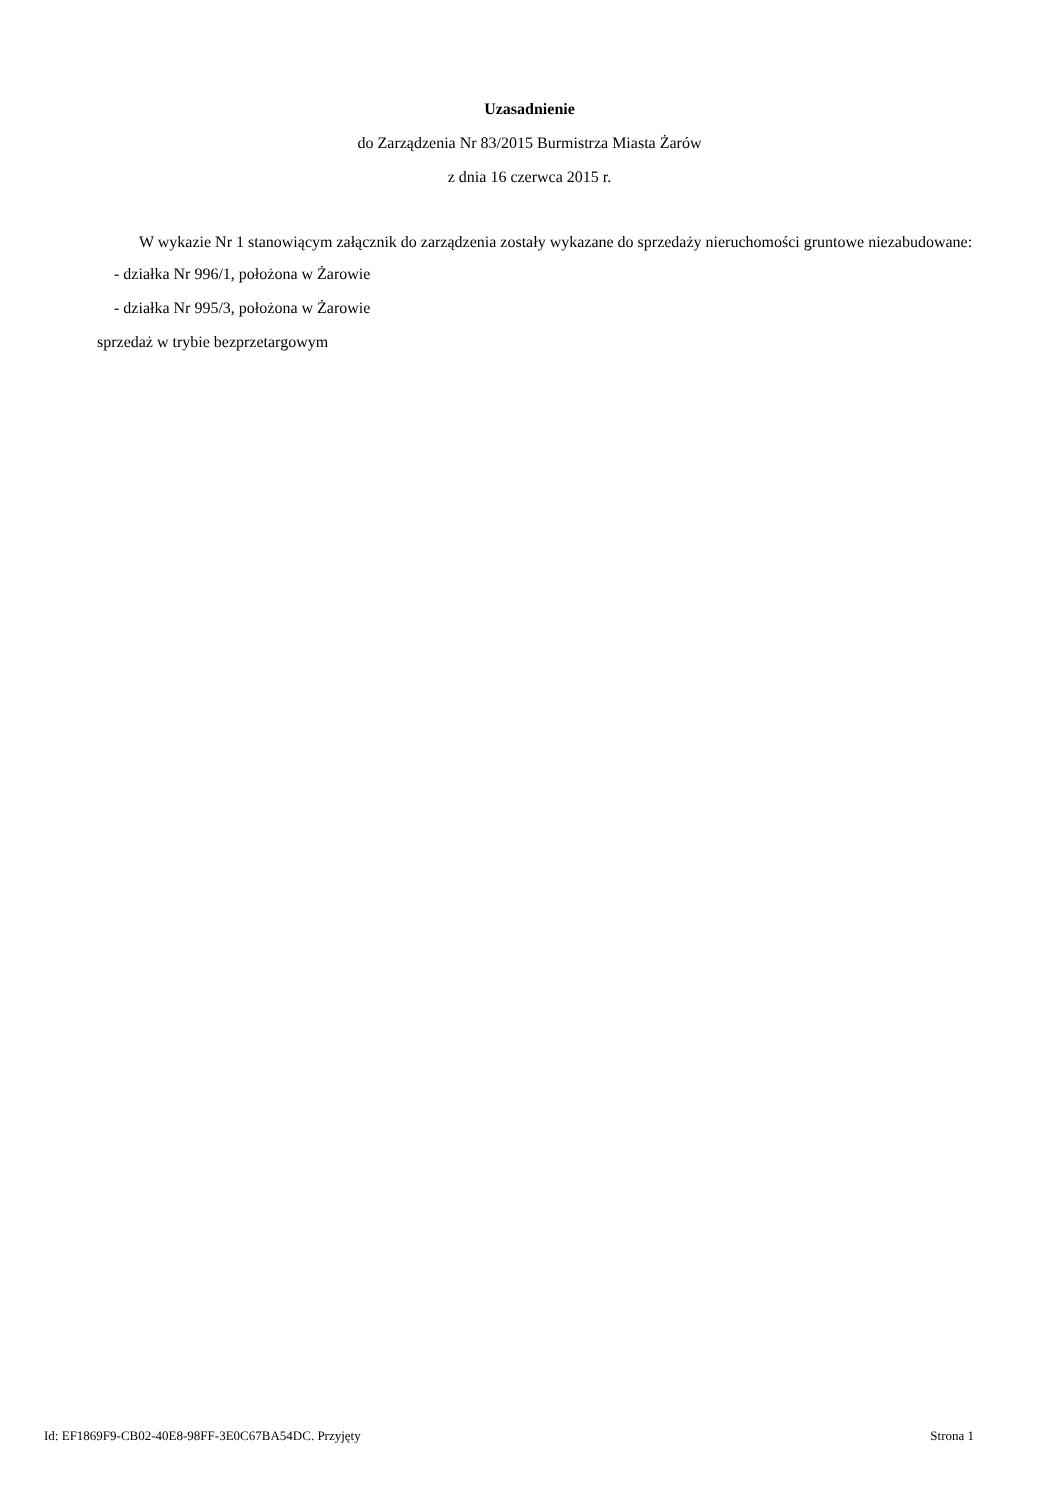Uzasadnienie
do Zarządzenia Nr 83/2015 Burmistrza Miasta Żarów
z dnia 16 czerwca 2015 r.
W wykazie Nr 1 stanowiącym załącznik do zarządzenia zostały wykazane do sprzedaży nieruchomości gruntowe niezabudowane:
- działka Nr 996/1, położona w Żarowie
- działka Nr 995/3, położona w Żarowie
sprzedaż w trybie bezprzetargowym
Id: EF1869F9-CB02-40E8-98FF-3E0C67BA54DC. Przyjęty Strona 1